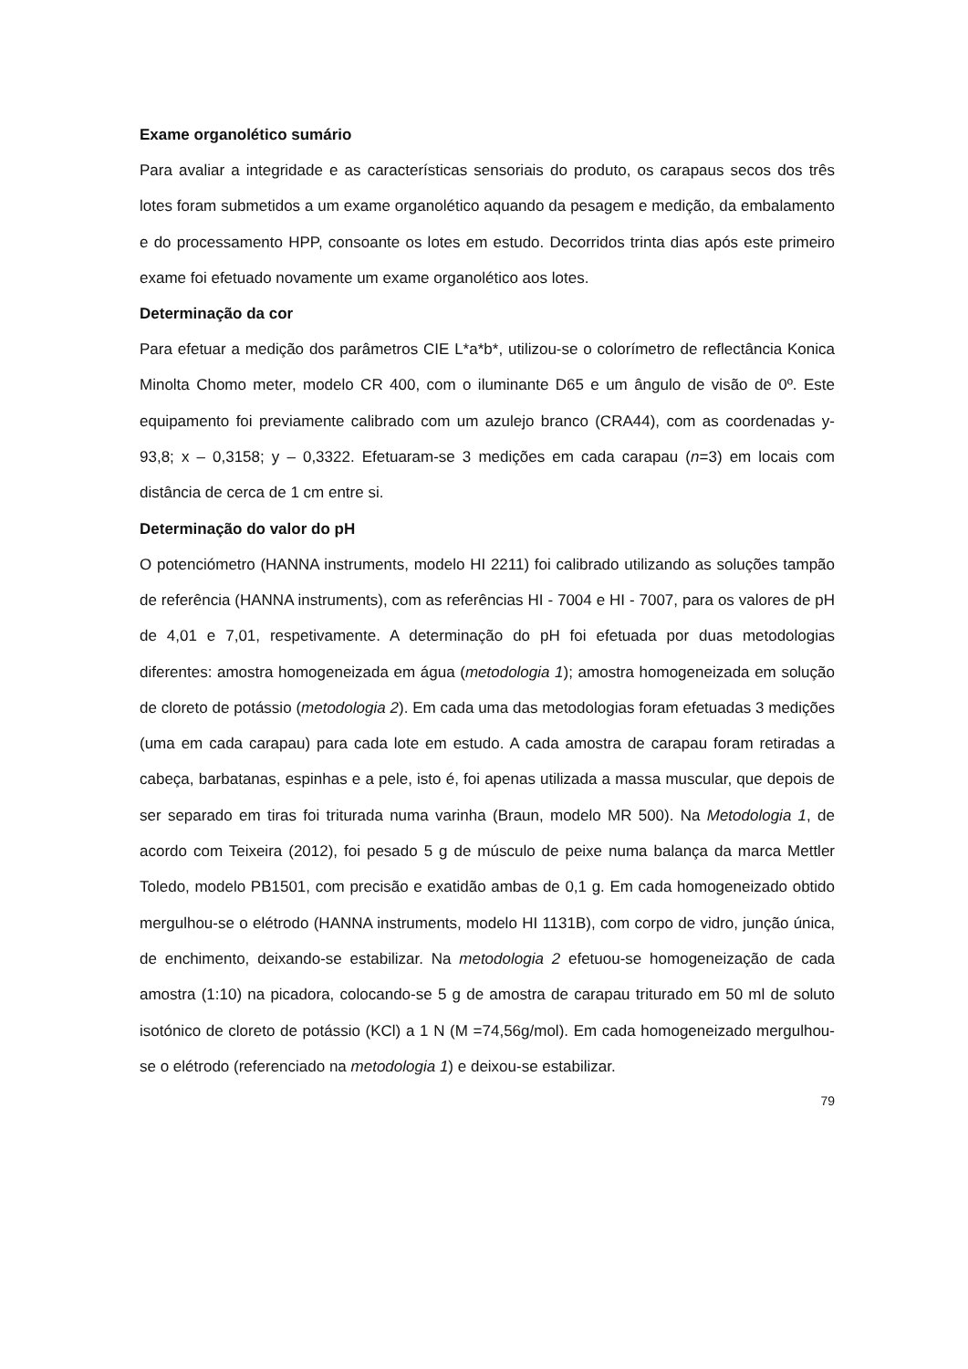Exame organolético sumário
Para avaliar a integridade e as características sensoriais do produto, os carapaus secos dos três lotes foram submetidos a um exame organolético aquando da pesagem e medição, da embalamento e do processamento HPP, consoante os lotes em estudo. Decorridos trinta dias após este primeiro exame foi efetuado novamente um exame organolético aos lotes.
Determinação da cor
Para efetuar a medição dos parâmetros CIE L*a*b*, utilizou-se o colorímetro de reflectância Konica Minolta Chomo meter, modelo CR 400, com o iluminante D65 e um ângulo de visão de 0º. Este equipamento foi previamente calibrado com um azulejo branco (CRA44), com as coordenadas y- 93,8; x – 0,3158; y – 0,3322. Efetuaram-se 3 medições em cada carapau (n=3) em locais com distância de cerca de 1 cm entre si.
Determinação do valor do pH
O potenciómetro (HANNA instruments, modelo HI 2211) foi calibrado utilizando as soluções tampão de referência (HANNA instruments), com as referências HI - 7004 e HI - 7007, para os valores de pH de 4,01 e 7,01, respetivamente. A determinação do pH foi efetuada por duas metodologias diferentes: amostra homogeneizada em água (metodologia 1); amostra homogeneizada em solução de cloreto de potássio (metodologia 2). Em cada uma das metodologias foram efetuadas 3 medições (uma em cada carapau) para cada lote em estudo. A cada amostra de carapau foram retiradas a cabeça, barbatanas, espinhas e a pele, isto é, foi apenas utilizada a massa muscular, que depois de ser separado em tiras foi triturada numa varinha (Braun, modelo MR 500). Na Metodologia 1, de acordo com Teixeira (2012), foi pesado 5 g de músculo de peixe numa balança da marca Mettler Toledo, modelo PB1501, com precisão e exatidão ambas de 0,1 g. Em cada homogeneizado obtido mergulhou-se o elétrodo (HANNA instruments, modelo HI 1131B), com corpo de vidro, junção única, de enchimento, deixando-se estabilizar. Na metodologia 2 efetuou-se homogeneização de cada amostra (1:10) na picadora, colocando-se 5 g de amostra de carapau triturado em 50 ml de soluto isotónico de cloreto de potássio (KCl) a 1 N (M =74,56g/mol). Em cada homogeneizado mergulhou-se o elétrodo (referenciado na metodologia 1) e deixou-se estabilizar.
79